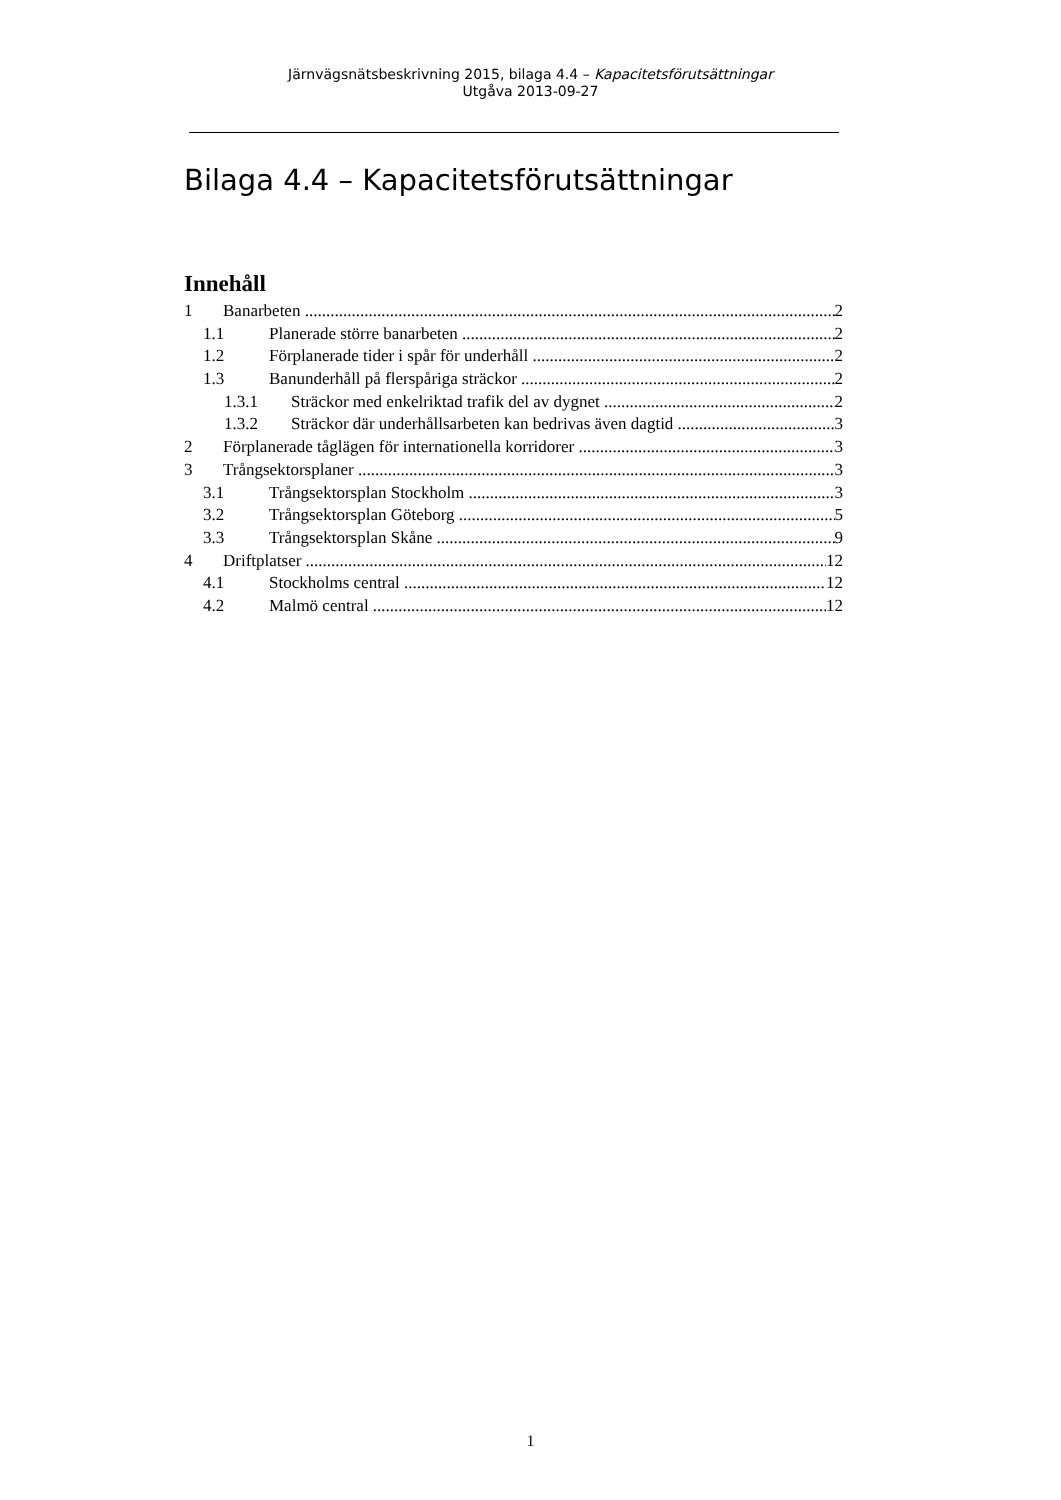Järnvägsnätsbeskrivning 2015, bilaga 4.4 – Kapacitetsförutsättningar
Utgåva 2013-09-27
Bilaga 4.4 – Kapacitetsförutsättningar
Innehåll
1 Banarbeten 2
1.1 Planerade större banarbeten 2
1.2 Förplanerade tider i spår för underhåll 2
1.3 Banunderhåll på flerspåriga sträckor 2
1.3.1 Sträckor med enkelriktad trafik del av dygnet 2
1.3.2 Sträckor där underhållsarbeten kan bedrivas även dagtid 3
2 Förplanerade tåglägen för internationella korridorer 3
3 Trångsektorsplaner 3
3.1 Trångsektorsplan Stockholm 3
3.2 Trångsektorsplan Göteborg 5
3.3 Trångsektorsplan Skåne 9
4 Driftplatser 12
4.1 Stockholms central 12
4.2 Malmö central 12
1